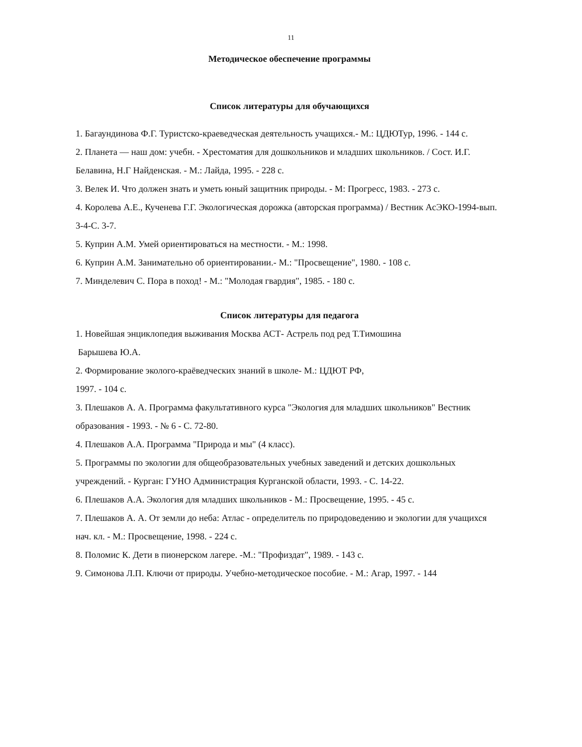11
Методическое обеспечение программы
Список литературы для обучающихся
1. Багаундинова Ф.Г. Туристско-краеведческая деятельность учащихся.- М.: ЦДЮТур, 1996. - 144 с.
2. Планета — наш дом: учебн. - Хрестоматия для дошкольников и младших школьников. / Сост. И.Г. Белавина, Н.Г Найденская. - М.: Лайда, 1995. - 228 с.
3. Велек И. Что должен знать и уметь юный защитник природы. - М: Прогресс, 1983. - 273 с.
4. Королева А.Е., Кученева Г.Г. Экологическая дорожка (авторская программа) / Вестник АсЭКО-1994-вып. 3-4-С. 3-7.
5. Куприн А.М. Умей ориентироваться на местности. - М.: 1998.
6. Куприн А.М. Занимательно об ориентировании.- М.: "Просвещение", 1980. - 108 с.
7. Минделевич С. Пора в поход! - М.: "Молодая гвардия", 1985. - 180 с.
Список литературы для педагога
1. Новейшая энциклопедия выживания Москва АСТ- Астрель под ред Т.Тимошина
Барышева Ю.А.
2. Формирование эколого-краёведческих знаний в школе- М.: ЦДЮТ РФ,
1997. - 104 с.
3. Плешаков А. А. Программа факультативного курса "Экология для младших школьников" Вестник образования - 1993. - № 6 - С. 72-80.
4. Плешаков А.А. Программа "Природа и мы" (4 класс).
5. Программы по экологии для общеобразовательных учебных заведений и детских дошкольных учреждений. - Курган: ГУНО Администрация Курганской области, 1993. - С. 14-22.
6. Плешаков А.А. Экология для младших школьников - М.: Просвещение, 1995. - 45 с.
7. Плешаков А. А. От земли до неба: Атлас - определитель по природоведению и экологии для учащихся нач. кл. - М.: Просвещение, 1998. - 224 с.
8. Поломис К. Дети в пионерском лагере. -М.: "Профиздат", 1989. - 143 с.
9. Симонова Л.П. Ключи от природы. Учебно-методическое пособие. - М.: Агар, 1997. - 144